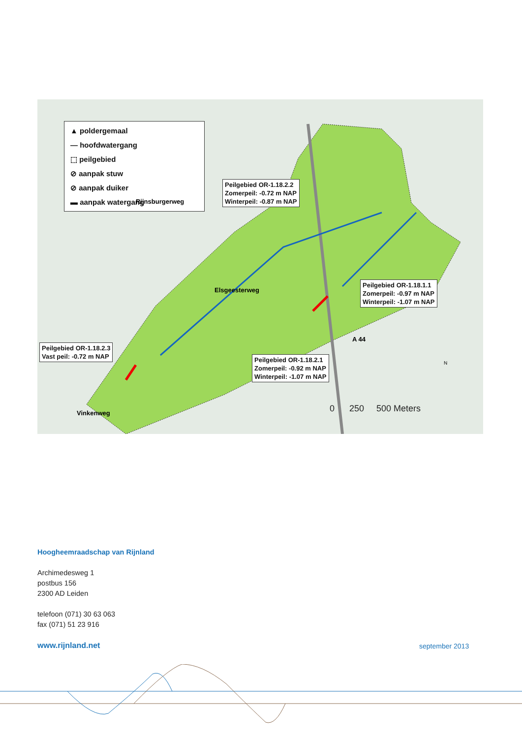▲ poldergemaal
— hoofdwatergang
⬚ peilgebied
⊘ aanpak stuw
⊘ aanpak duiker
▬ aanpak watergang
Peilgebied OR-1.18.2.2
Zomerpeil: -0.72 m NAP
Winterpeil: -0.87 m NAP
Peilgebied OR-1.18.1.1
Zomerpeil: -0.97 m NAP
Winterpeil: -1.07 m NAP
Peilgebied OR-1.18.2.3
Vast peil: -0.72 m NAP
Peilgebied OR-1.18.2.1
Zomerpeil: -0.92 m NAP
Winterpeil: -1.07 m NAP
Rijnsburgerweg
Elsgeesterweg
A 44
Vinkenweg
N
0 250 500 Meters
Hoogheemraadschap van Rijnland
Archimedesweg 1
postbus 156
2300 AD Leiden
telefoon (071) 30 63 063
fax (071) 51 23 916
www.rijnland.net
september 2013